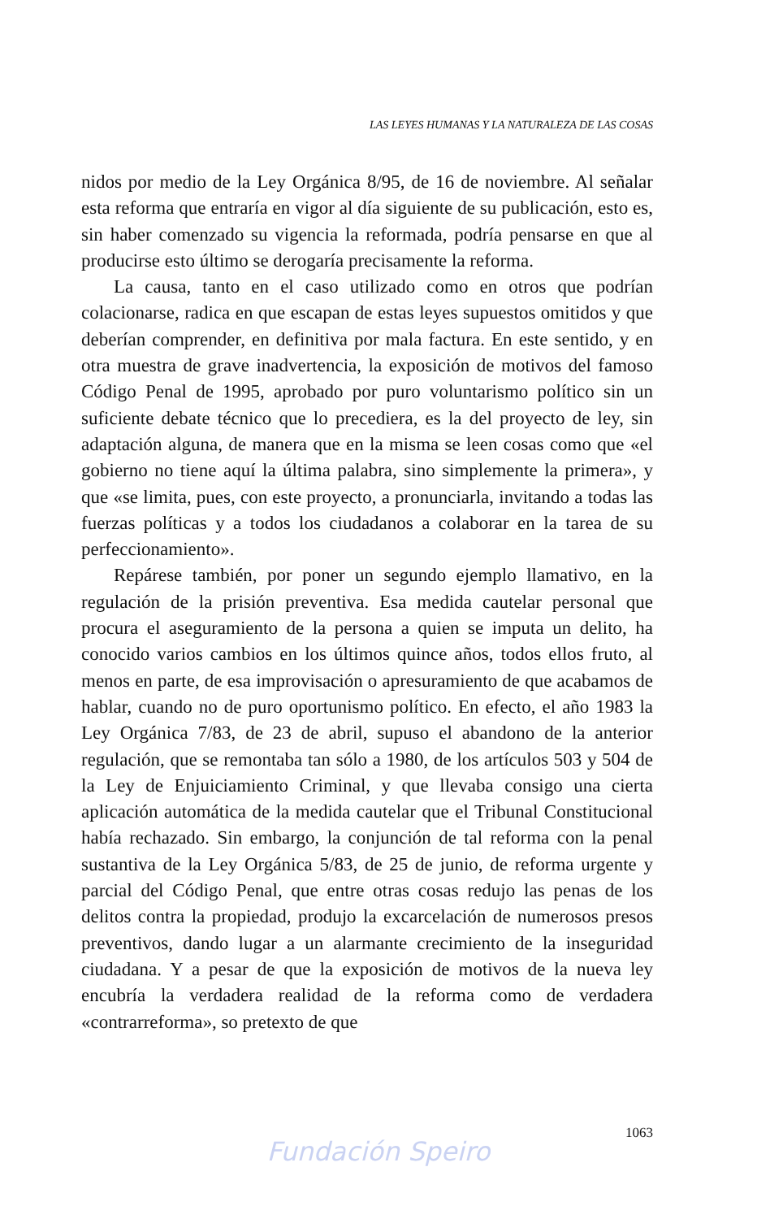LAS LEYES HUMANAS Y LA NATURALEZA DE LAS COSAS
nidos por medio de la Ley Orgánica 8/95, de 16 de noviembre. Al señalar esta reforma que entraría en vigor al día siguiente de su publicación, esto es, sin haber comenzado su vigencia la reformada, podría pensarse en que al producirse esto último se derogaría precisamente la reforma.
La causa, tanto en el caso utilizado como en otros que podrían colacionarse, radica en que escapan de estas leyes supuestos omitidos y que deberían comprender, en definitiva por mala factura. En este sentido, y en otra muestra de grave inadvertencia, la exposición de motivos del famoso Código Penal de 1995, aprobado por puro voluntarismo político sin un suficiente debate técnico que lo precediera, es la del proyecto de ley, sin adaptación alguna, de manera que en la misma se leen cosas como que «el gobierno no tiene aquí la última palabra, sino simplemente la primera», y que «se limita, pues, con este proyecto, a pronunciarla, invitando a todas las fuerzas políticas y a todos los ciudadanos a colaborar en la tarea de su perfeccionamiento».
Repárese también, por poner un segundo ejemplo llamativo, en la regulación de la prisión preventiva. Esa medida cautelar personal que procura el aseguramiento de la persona a quien se imputa un delito, ha conocido varios cambios en los últimos quince años, todos ellos fruto, al menos en parte, de esa improvisación o apresuramiento de que acabamos de hablar, cuando no de puro oportunismo político. En efecto, el año 1983 la Ley Orgánica 7/83, de 23 de abril, supuso el abandono de la anterior regulación, que se remontaba tan sólo a 1980, de los artículos 503 y 504 de la Ley de Enjuiciamiento Criminal, y que llevaba consigo una cierta aplicación automática de la medida cautelar que el Tribunal Constitucional había rechazado. Sin embargo, la conjunción de tal reforma con la penal sustantiva de la Ley Orgánica 5/83, de 25 de junio, de reforma urgente y parcial del Código Penal, que entre otras cosas redujo las penas de los delitos contra la propiedad, produjo la excarcelación de numerosos presos preventivos, dando lugar a un alarmante crecimiento de la inseguridad ciudadana. Y a pesar de que la exposición de motivos de la nueva ley encubría la verdadera realidad de la reforma como de verdadera «contrarreforma», so pretexto de que
1063
Fundación Speiro